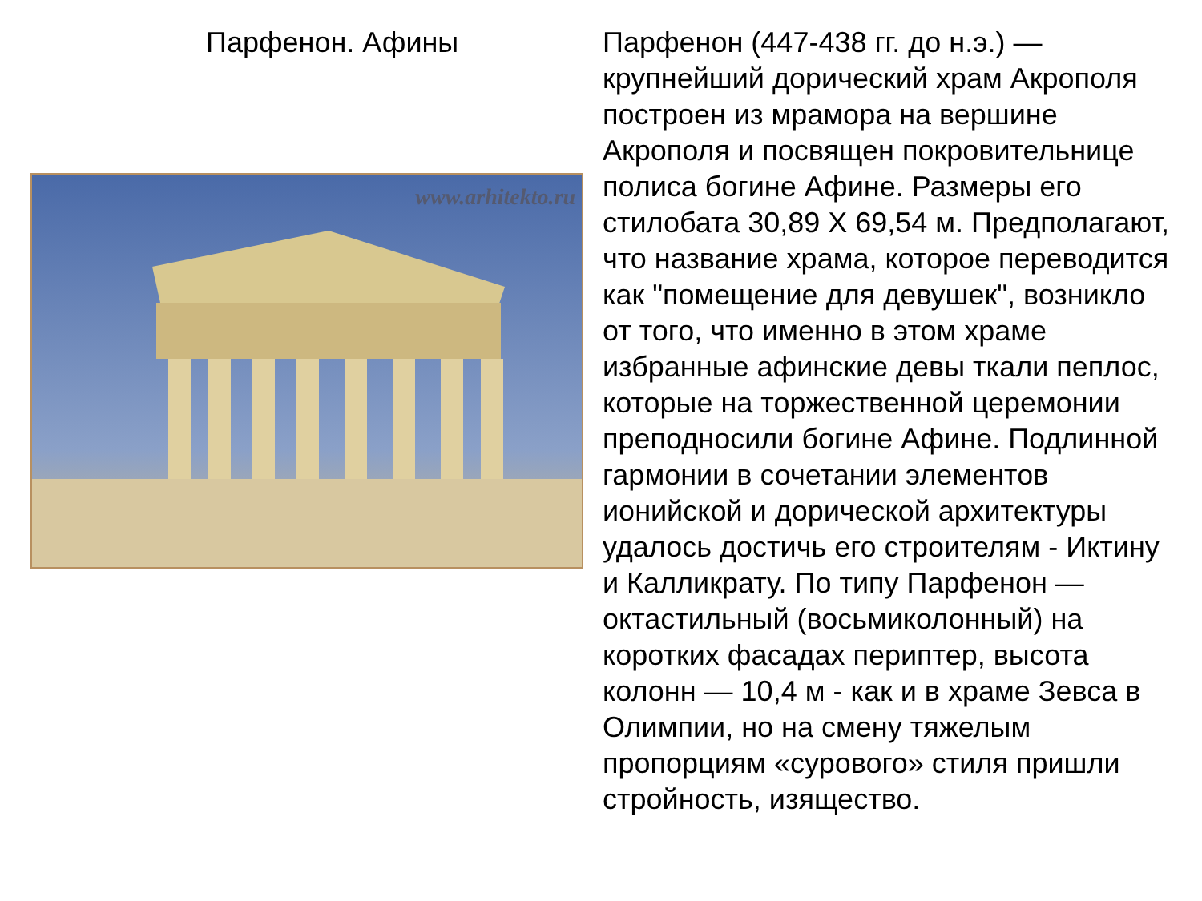Парфенон. Афины
www.arhitekto.ru
Парфенон (447-438 гг. до н.э.) — крупнейший дорический храм Акрополя построен из мрамора на вершине Акрополя и посвящен покровительнице полиса богине Афине. Размеры его стилобата 30,89 X 69,54 м. Предполагают, что название храма, которое переводится как "помещение для девушек", возникло от того, что именно в этом храме избранные афинские девы ткали пеплос, которые на торжественной церемонии преподносили богине Афине. Подлинной гармонии в сочетании элементов ионийской и дорической архитектуры удалось достичь его строителям - Иктину и Калликрату. По типу Парфенон — октастильный (восьмиколонный) на коротких фасадах периптер, высота колонн — 10,4 м - как и в храме Зевса в Олимпии, но на смену тяжелым пропорциям «сурового» стиля пришли стройность, изящество.